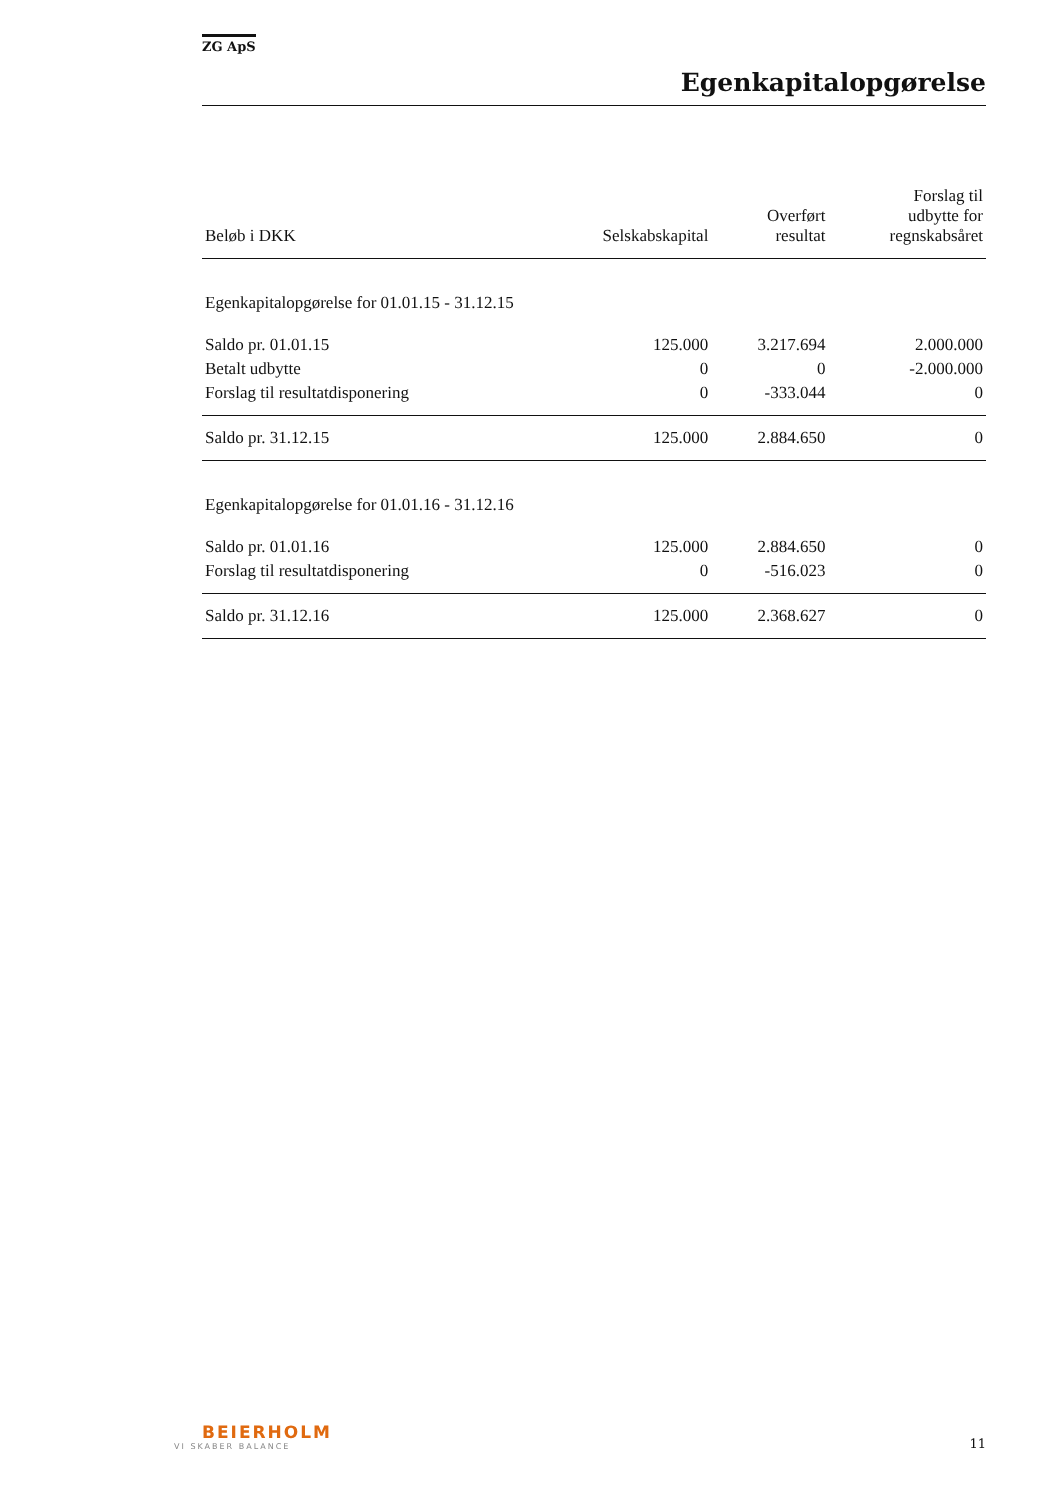ZG ApS
Egenkapitalopgørelse
| Beløb i DKK | Selskabskapital | Overført resultat | Forslag til udbytte for regnskabsåret |
| --- | --- | --- | --- |
| Egenkapitalopgørelse for 01.01.15 - 31.12.15 | | | |
| Saldo pr. 01.01.15 | 125.000 | 3.217.694 | 2.000.000 |
| Betalt udbytte | 0 | 0 | -2.000.000 |
| Forslag til resultatdisponering | 0 | -333.044 | 0 |
| Saldo pr. 31.12.15 | 125.000 | 2.884.650 | 0 |
| Egenkapitalopgørelse for 01.01.16 - 31.12.16 | | | |
| Saldo pr. 01.01.16 | 125.000 | 2.884.650 | 0 |
| Forslag til resultatdisponering | 0 | -516.023 | 0 |
| Saldo pr. 31.12.16 | 125.000 | 2.368.627 | 0 |
BEIERHOLM
VI SKABER BALANCE
11